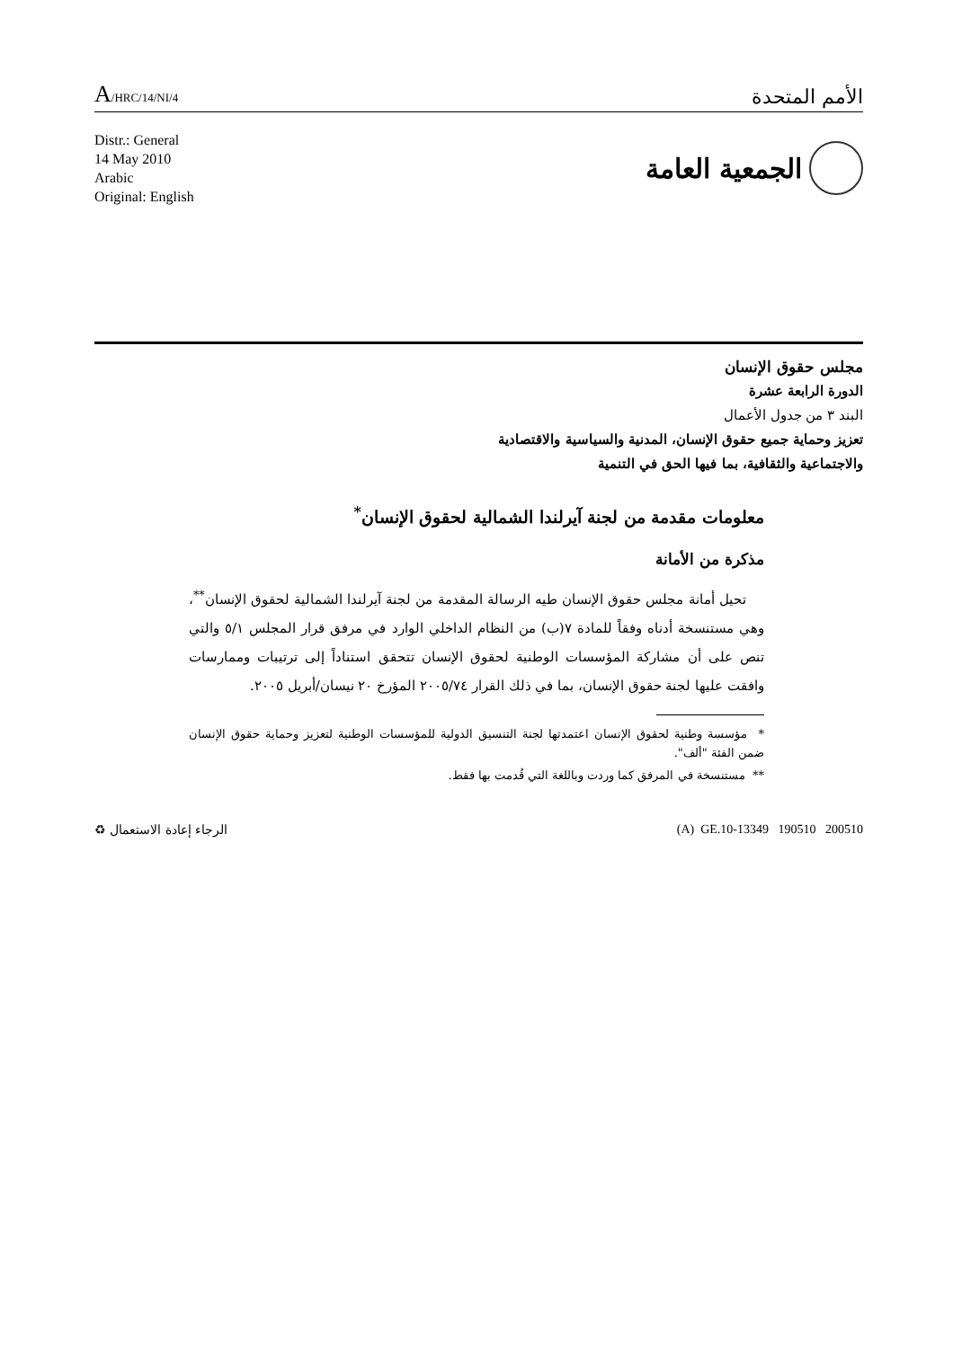A/HRC/14/NI/4
الأمم المتحدة
Distr.: General
14 May 2010
Arabic
Original: English
الجمعية العامة
مجلس حقوق الإنسان
الدورة الرابعة عشرة
البند ٣ من جدول الأعمال
تعزيز وحماية جميع حقوق الإنسان، المدنية والسياسية والاقتصادية
والاجتماعية والثقافية، بما فيها الحق في التنمية
معلومات مقدمة من لجنة آيرلندا الشمالية لحقوق الإنسان<sup>*</sup>
مذكرة من الأمانة
تحيل أمانة مجلس حقوق الإنسان طيه الرسالة المقدمة من لجنة آيرلندا الشمالية لحقوق الإنسان<sup>**</sup>، وهي مستنسخة أدناه وفقاً للمادة ٧(ب) من النظام الداخلي الوارد في مرفق قرار المجلس ٥/١ والتي تنص على أن مشاركة المؤسسات الوطنية لحقوق الإنسان تتحقق استناداً إلى ترتيبات وممارسات وافقت عليها لجنة حقوق الإنسان، بما في ذلك القرار ٢٠٠٥/٧٤ المؤرخ ٢٠ نيسان/أبريل ٢٠٠٥.
* مؤسسة وطنية لحقوق الإنسان اعتمدتها لجنة التنسيق الدولية للمؤسسات الوطنية لتعزيز وحماية حقوق الإنسان ضمن الفئة "ألف".
** مستنسخة في المرفق كما وردت وباللغة التي قُدمت بها فقط.
الرجاء إعادة الاستعمال ♻ (A) GE.10-13349 190510 200510